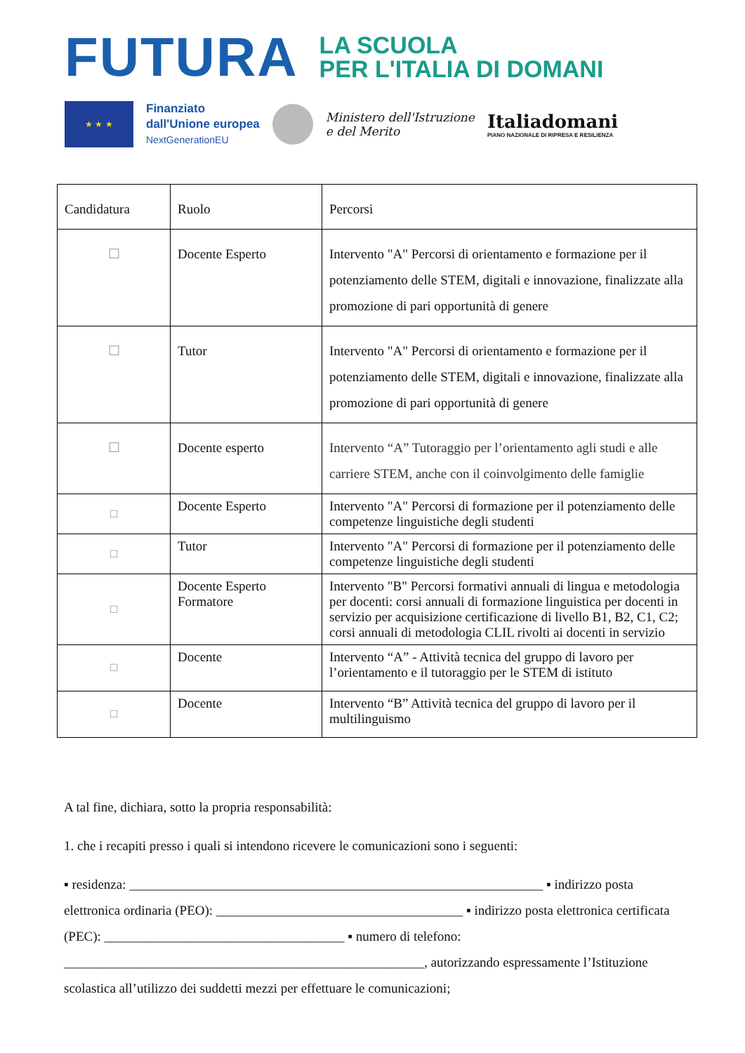FUTURA
LA SCUOLA
PER L'ITALIA DI DOMANI
★ ★ ★
Finanziato
dall'Unione europea
NextGenerationEU
Ministero dell'Istruzione
e del Merito
Italiadomani
PIANO NAZIONALE DI RIPRESA E RESILIENZA
| Candidatura | Ruolo | Percorsi |
| ☐ | Docente Esperto | Intervento "A" Percorsi di orientamento e formazione per il potenziamento delle STEM, digitali e innovazione, finalizzate alla promozione di pari opportunità di genere |
| ☐ | Tutor | Intervento "A" Percorsi di orientamento e formazione per il potenziamento delle STEM, digitali e innovazione, finalizzate alla promozione di pari opportunità di genere |
| ☐ | Docente esperto | Intervento “A” Tutoraggio per l’orientamento agli studi e alle carriere STEM, anche con il coinvolgimento delle famiglie |
| ☐ | Docente Esperto | Intervento "A" Percorsi di formazione per il potenziamento delle competenze linguistiche degli studenti |
| ☐ | Tutor | Intervento "A" Percorsi di formazione per il potenziamento delle competenze linguistiche degli studenti |
| ☐ | Docente Esperto Formatore | Intervento "B" Percorsi formativi annuali di lingua e metodologia per docenti: corsi annuali di formazione linguistica per docenti in servizio per acquisizione certificazione di livello B1, B2, C1, C2; corsi annuali di metodologia CLIL rivolti ai docenti in servizio |
| ☐ | Docente | Intervento “A” - Attività tecnica del gruppo di lavoro per l’orientamento e il tutoraggio per le STEM di istituto |
| ☐ | Docente | Intervento “B” Attività tecnica del gruppo di lavoro per il multilinguismo |
A tal fine, dichiara, sotto la propria responsabilità:
1. che i recapiti presso i quali si intendono ricevere le comunicazioni sono i seguenti:
▪ residenza: ______________________________________________________________ ▪ indirizzo posta elettronica ordinaria (PEO): _____________________________________ ▪ indirizzo posta elettronica certificata (PEC): ____________________________________ ▪ numero di telefono: ______________________________________________________, autorizzando espressamente l’Istituzione scolastica all’utilizzo dei suddetti mezzi per effettuare le comunicazioni;